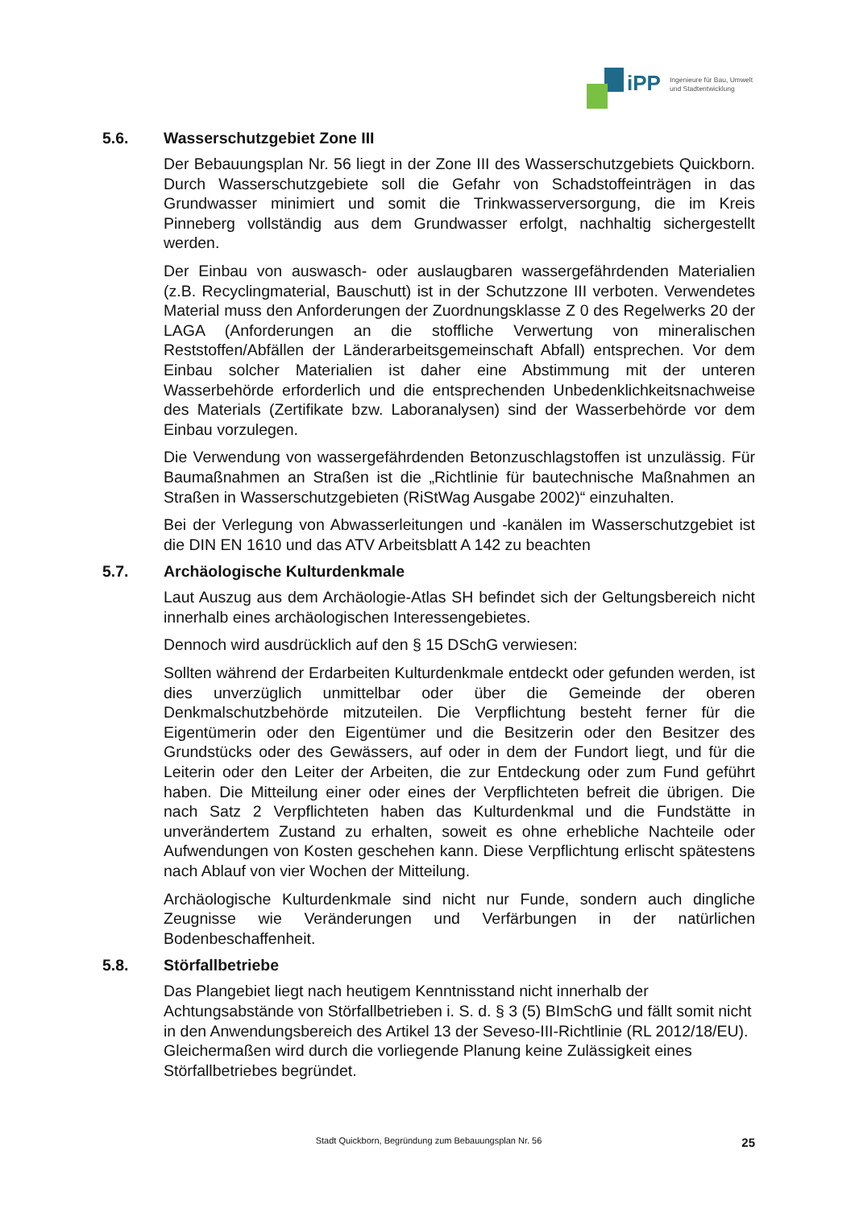iPP
Ingenieure für Bau, Umwelt
und Stadtentwicklung
5.6. Wasserschutzgebiet Zone III
Der Bebauungsplan Nr. 56 liegt in der Zone III des Wasserschutzgebiets Quickborn. Durch Wasserschutzgebiete soll die Gefahr von Schadstoffeinträgen in das Grundwasser minimiert und somit die Trinkwasserversorgung, die im Kreis Pinneberg vollständig aus dem Grundwasser erfolgt, nachhaltig sichergestellt werden.
Der Einbau von auswasch- oder auslaugbaren wassergefährdenden Materialien (z.B. Recyclingmaterial, Bauschutt) ist in der Schutzzone III verboten. Verwendetes Material muss den Anforderungen der Zuordnungsklasse Z 0 des Regelwerks 20 der LAGA (Anforderungen an die stoffliche Verwertung von mineralischen Reststoffen/Abfällen der Länderarbeitsgemeinschaft Abfall) entsprechen. Vor dem Einbau solcher Materialien ist daher eine Abstimmung mit der unteren Wasserbehörde erforderlich und die entsprechenden Unbedenklichkeitsnachweise des Materials (Zertifikate bzw. Laboranalysen) sind der Wasserbehörde vor dem Einbau vorzulegen.
Die Verwendung von wassergefährdenden Betonzuschlagstoffen ist unzulässig. Für Baumaßnahmen an Straßen ist die „Richtlinie für bautechnische Maßnahmen an Straßen in Wasserschutzgebieten (RiStWag Ausgabe 2002)“ einzuhalten.
Bei der Verlegung von Abwasserleitungen und -kanälen im Wasserschutzgebiet ist die DIN EN 1610 und das ATV Arbeitsblatt A 142 zu beachten
5.7. Archäologische Kulturdenkmale
Laut Auszug aus dem Archäologie-Atlas SH befindet sich der Geltungsbereich nicht innerhalb eines archäologischen Interessengebietes.
Dennoch wird ausdrücklich auf den § 15 DSchG verwiesen:
Sollten während der Erdarbeiten Kulturdenkmale entdeckt oder gefunden werden, ist dies unverzüglich unmittelbar oder über die Gemeinde der oberen Denkmalschutzbehörde mitzuteilen. Die Verpflichtung besteht ferner für die Eigentümerin oder den Eigentümer und die Besitzerin oder den Besitzer des Grundstücks oder des Gewässers, auf oder in dem der Fundort liegt, und für die Leiterin oder den Leiter der Arbeiten, die zur Entdeckung oder zum Fund geführt haben. Die Mitteilung einer oder eines der Verpflichteten befreit die übrigen. Die nach Satz 2 Verpflichteten haben das Kulturdenkmal und die Fundstätte in unverändertem Zustand zu erhalten, soweit es ohne erhebliche Nachteile oder Aufwendungen von Kosten geschehen kann. Diese Verpflichtung erlischt spätestens nach Ablauf von vier Wochen der Mitteilung.
Archäologische Kulturdenkmale sind nicht nur Funde, sondern auch dingliche Zeugnisse wie Veränderungen und Verfärbungen in der natürlichen Bodenbeschaffenheit.
5.8. Störfallbetriebe
Das Plangebiet liegt nach heutigem Kenntnisstand nicht innerhalb der Achtungsabstände von Störfallbetrieben i. S. d. § 3 (5) BImSchG und fällt somit nicht in den Anwendungsbereich des Artikel 13 der Seveso-III-Richtlinie (RL 2012/18/EU). Gleichermaßen wird durch die vorliegende Planung keine Zulässigkeit eines Störfallbetriebes begründet.
Stadt Quickborn, Begründung zum Bebauungsplan Nr. 56
25